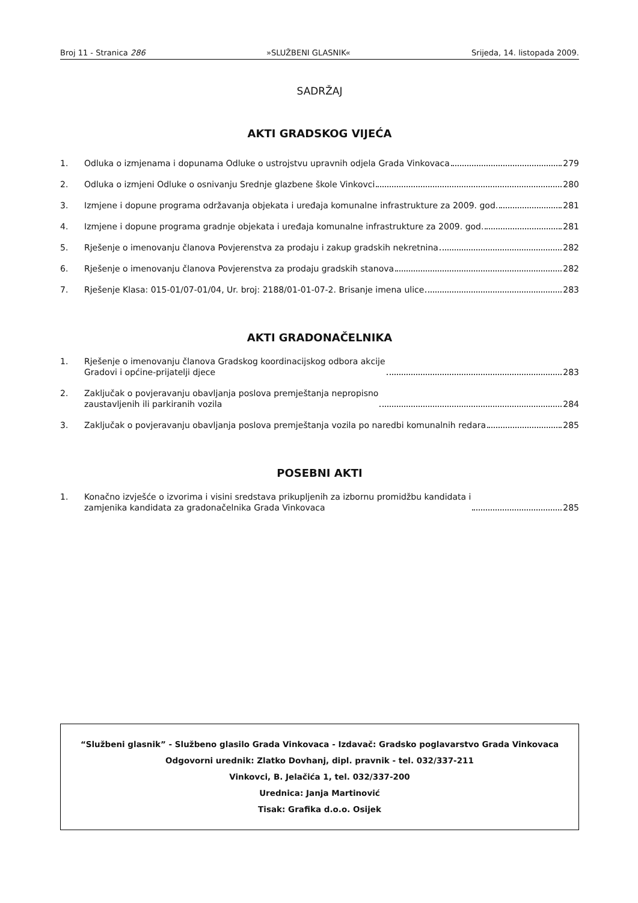Broj 11 - Stranica 286 »SLUŽBENI GLASNIK« Srijeda, 14. listopada 2009.
SADRŽAJ
AKTI GRADSKOG VIJEĆA
1. Odluka o izmjenama i dopunama Odluke o ustrojstvu upravnih odjela Grada Vinkovaca 279
2. Odluka o izmjeni Odluke o osnivanju Srednje glazbene škole Vinkovci 280
3. Izmjene i dopune programa održavanja objekata i uređaja komunalne infrastrukture za 2009. god. 281
4. Izmjene i dopune programa gradnje objekata i uređaja komunalne infrastrukture za 2009. god. 281
5. Rješenje o imenovanju članova Povjerenstva za prodaju i zakup gradskih nekretnina 282
6. Rješenje o imenovanju članova Povjerenstva za prodaju gradskih stanova 282
7. Rješenje Klasa: 015-01/07-01/04, Ur. broj: 2188/01-01-07-2. Brisanje imena ulice 283
AKTI GRADONAČELNIKA
1. Rješenje o imenovanju članova Gradskog koordinacijskog odbora akcije
Gradovi i općine-prijatelji djece 283
2. Zaključak o povjeravanju obavljanja poslova premještanja nepropisno
zaustavljenih ili parkiranih vozila 284
3. Zaključak o povjeravanju obavljanja poslova premještanja vozila po naredbi komunalnih redara 285
POSEBNI AKTI
1. Konačno izvješće o izvorima i visini sredstava prikupljenih za izbornu promidžbu kandidata i
zamjenika kandidata za gradonačelnika Grada Vinkovaca 285
“Službeni glasnik” - Službeno glasilo Grada Vinkovaca - Izdavač: Gradsko poglavarstvo Grada Vinkovaca
Odgovorni urednik: Zlatko Dovhanj, dipl. pravnik - tel. 032/337-211
Vinkovci, B. Jelačića 1, tel. 032/337-200
Urednica: Janja Martinović
Tisak: Grafika d.o.o. Osijek